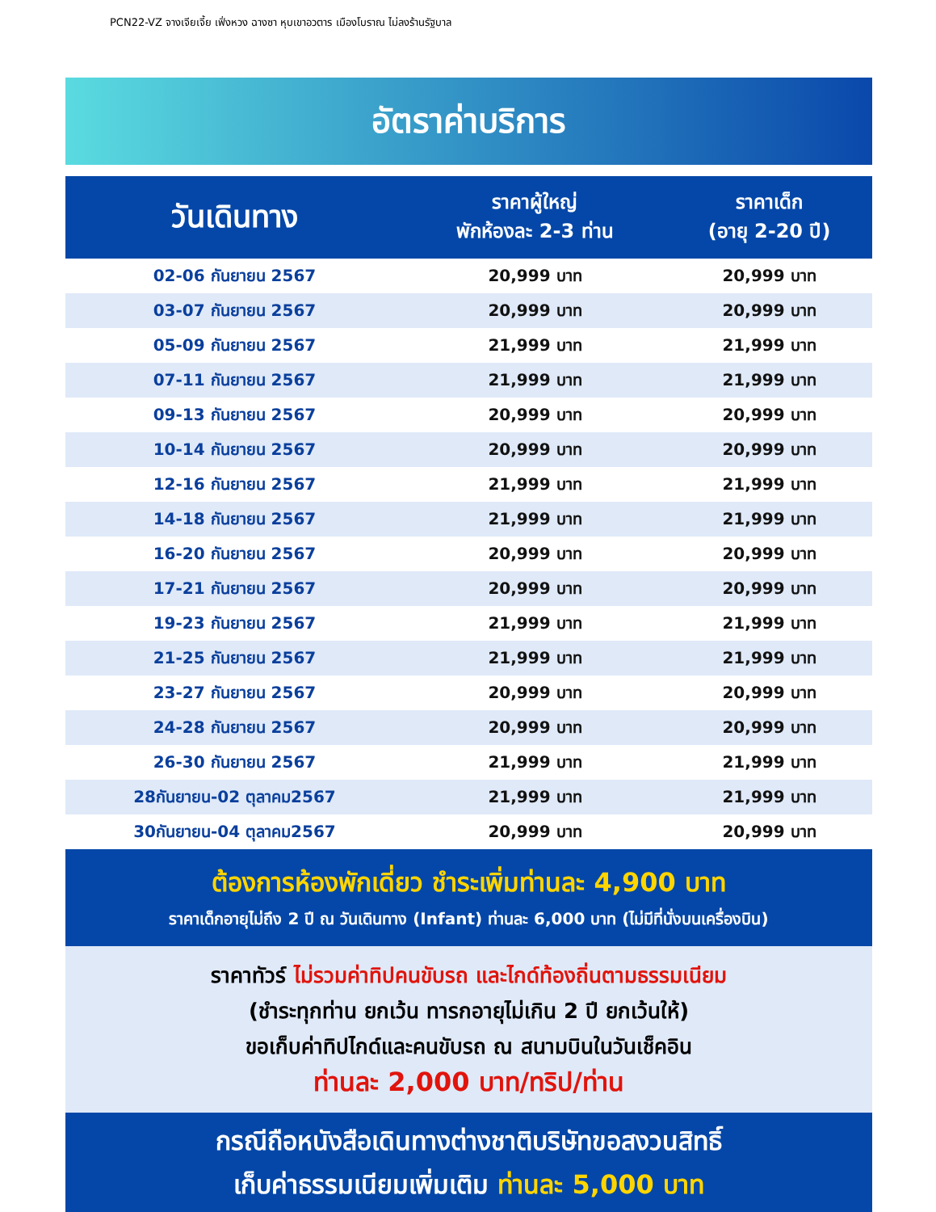PCN22-VZ จางเจียเจี้ย เฟิ่งหวง ฉางซา หุบเขาอวตาร เมืองโบราณ ไม่ลงร้านรัฐบาล
อัตราค่าบริการ
| วันเดินทาง | ราคาผู้ใหญ่ พักห้องละ 2-3 ท่าน | ราคาเด็ก (อายุ 2-20 ปี) |
| --- | --- | --- |
| 02-06 กันยายน 2567 | 20,999 บาท | 20,999 บาท |
| 03-07 กันยายน 2567 | 20,999 บาท | 20,999 บาท |
| 05-09 กันยายน 2567 | 21,999 บาท | 21,999 บาท |
| 07-11 กันยายน 2567 | 21,999 บาท | 21,999 บาท |
| 09-13 กันยายน 2567 | 20,999 บาท | 20,999 บาท |
| 10-14 กันยายน 2567 | 20,999 บาท | 20,999 บาท |
| 12-16 กันยายน 2567 | 21,999 บาท | 21,999 บาท |
| 14-18 กันยายน 2567 | 21,999 บาท | 21,999 บาท |
| 16-20 กันยายน 2567 | 20,999 บาท | 20,999 บาท |
| 17-21 กันยายน 2567 | 20,999 บาท | 20,999 บาท |
| 19-23 กันยายน 2567 | 21,999 บาท | 21,999 บาท |
| 21-25 กันยายน 2567 | 21,999 บาท | 21,999 บาท |
| 23-27 กันยายน 2567 | 20,999 บาท | 20,999 บาท |
| 24-28 กันยายน 2567 | 20,999 บาท | 20,999 บาท |
| 26-30 กันยายน 2567 | 21,999 บาท | 21,999 บาท |
| 28กันยายน-02 ตุลาคม2567 | 21,999 บาท | 21,999 บาท |
| 30กันยายน-04 ตุลาคม2567 | 20,999 บาท | 20,999 บาท |
ต้องการห้องพักเดี่ยว ชำระเพิ่มท่านละ 4,900 บาท
ราคาเด็กอายุไม่ถึง 2 ปี ณ วันเดินทาง (Infant) ท่านละ 6,000 บาท (ไม่มีที่นั่งบนเครื่องบิน)
ราคาทัวร์ ไม่รวมค่าทิปคนขับรถ และไกด์ท้องถิ่นตามธรรมเนียม
(ชำระทุกท่าน ยกเว้น ทารกอายุไม่เกิน 2 ปี ยกเว้นให้)
ขอเก็บค่าทิปไกด์และคนขับรถ ณ สนามบินในวันเช็คอิน
ท่านละ 2,000 บาท/ทริป/ท่าน
กรณีถือหนังสือเดินทางต่างชาติบริษัทขอสงวนสิทธิ์
เก็บค่าธรรมเนียมเพิ่มเติม ท่านละ 5,000 บาท